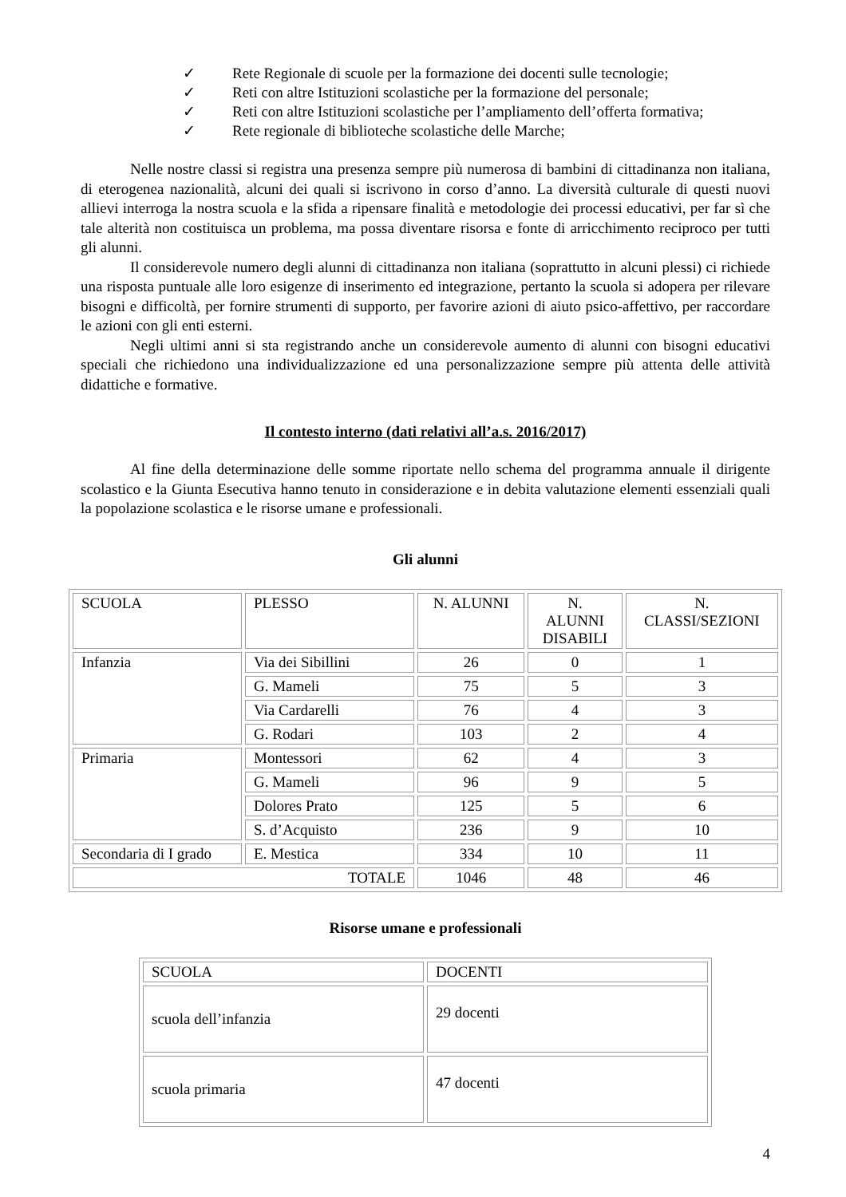✓ Rete Regionale di scuole per la formazione dei docenti sulle tecnologie;
✓ Reti con altre Istituzioni scolastiche per la formazione del personale;
✓ Reti con altre Istituzioni scolastiche per l’ampliamento dell’offerta formativa;
✓ Rete regionale di biblioteche scolastiche delle Marche;
Nelle nostre classi si registra una presenza sempre più numerosa di bambini di cittadinanza non italiana, di eterogenea nazionalità, alcuni dei quali si iscrivono in corso d’anno. La diversità culturale di questi nuovi allievi interroga la nostra scuola e la sfida a ripensare finalità e metodologie dei processi educativi, per far sì che tale alterità non costituisca un problema, ma possa diventare risorsa e fonte di arricchimento reciproco per tutti gli alunni.
Il considerevole numero degli alunni di cittadinanza non italiana (soprattutto in alcuni plessi) ci richiede una risposta puntuale alle loro esigenze di inserimento ed integrazione, pertanto la scuola si adopera per rilevare bisogni e difficoltà, per fornire strumenti di supporto, per favorire azioni di aiuto psico-affettivo, per raccordare le azioni con gli enti esterni.
Negli ultimi anni si sta registrando anche un considerevole aumento di alunni con bisogni educativi speciali che richiedono una individualizzazione ed una personalizzazione sempre più attenta delle attività didattiche e formative.
Il contesto interno (dati relativi all’a.s. 2016/2017)
Al fine della determinazione delle somme riportate nello schema del programma annuale il dirigente scolastico e la Giunta Esecutiva hanno tenuto in considerazione e in debita valutazione elementi essenziali quali la popolazione scolastica e le risorse umane e professionali.
Gli alunni
| SCUOLA | PLESSO | N. ALUNNI | N. ALUNNI DISABILI | N. CLASSI/SEZIONI |
| Infanzia | Via dei Sibillini | 26 | 0 | 1 |
| | G. Mameli | 75 | 5 | 3 |
| | Via Cardarelli | 76 | 4 | 3 |
| | G. Rodari | 103 | 2 | 4 |
| Primaria | Montessori | 62 | 4 | 3 |
| | G. Mameli | 96 | 9 | 5 |
| | Dolores Prato | 125 | 5 | 6 |
| | S. d’Acquisto | 236 | 9 | 10 |
| Secondaria di I grado | E. Mestica | 334 | 10 | 11 |
| TOTALE | | 1046 | 48 | 46 |
Risorse umane e professionali
| SCUOLA | DOCENTI |
| scuola dell’infanzia | 29 docenti |
| scuola primaria | 47 docenti |
4